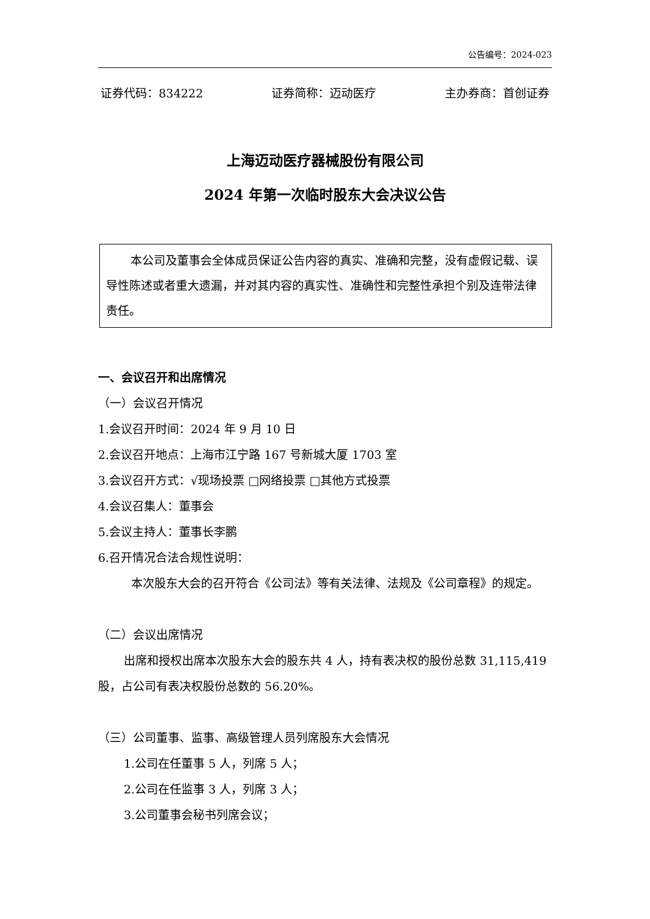公告编号：2024-023
证券代码：834222 证券简称：迈动医疗 主办券商：首创证券
上海迈动医疗器械股份有限公司
2024 年第一次临时股东大会决议公告
本公司及董事会全体成员保证公告内容的真实、准确和完整，没有虚假记载、误导性陈述或者重大遗漏，并对其内容的真实性、准确性和完整性承担个别及连带法律责任。
一、会议召开和出席情况
（一）会议召开情况
1.会议召开时间：2024 年 9 月 10 日
2.会议召开地点：上海市江宁路 167 号新城大厦 1703 室
3.会议召开方式：√现场投票 □网络投票 □其他方式投票
4.会议召集人：董事会
5.会议主持人：董事长李鹏
6.召开情况合法合规性说明：
本次股东大会的召开符合《公司法》等有关法律、法规及《公司章程》的规定。
（二）会议出席情况
出席和授权出席本次股东大会的股东共 4 人，持有表决权的股份总数 31,115,419 股，占公司有表决权股份总数的 56.20%。
（三）公司董事、监事、高级管理人员列席股东大会情况
1.公司在任董事 5 人，列席 5 人；
2.公司在任监事 3 人，列席 3 人；
3.公司董事会秘书列席会议；